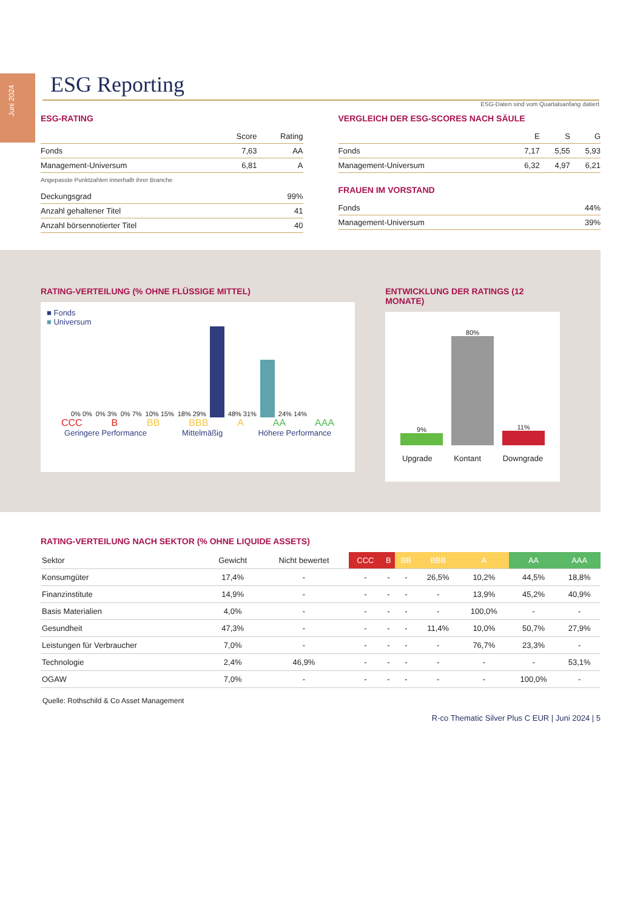Juni 2024
ESG Reporting
ESG-Daten sind vom Quartalsanfang datiert
ESG-RATING
| | Score | Rating |
| Fonds | 7,63 | AA |
| Management-Universum | 6,81 | A |
Angepasste Punktzahlen innerhalb ihrer Branche
| Deckungsgrad | 99% |
| Anzahl gehaltener Titel | 41 |
| Anzahl börsennotierter Titel | 40 |
VERGLEICH DER ESG-SCORES NACH SÄULE
| | E | S | G |
| Fonds | 7,17 | 5,55 | 5,93 |
| Management-Universum | 6,32 | 4,97 | 6,21 |
FRAUEN IM VORSTAND
| Fonds | 44% |
| Management-Universum | 39% |
RATING-VERTEILUNG (% OHNE FLÜSSIGE MITTEL)
■ Fonds
■ Universum
0% 0% 0% 3% 0% 7% 10% 15% 18% 29%
48% 31%
24% 14%
CCC B BB BBB A AA AAA
Geringere Performance Mittelmäßig Höhere Performance
ENTWICKLUNG DER RATINGS (12 MONATE)
9%
80%
11%
Upgrade Kontant Downgrade
RATING-VERTEILUNG NACH SEKTOR (% OHNE LIQUIDE ASSETS)
| Sektor | Gewicht | Nicht bewertet | CCC | B | BB | BBB | A | AA | AAA |
| --- | --- | --- | --- | --- | --- | --- | --- | --- | --- |
| Konsumgüter | 17,4% | - | - | - | - | 26,5% | 10,2% | 44,5% | 18,8% |
| Finanzinstitute | 14,9% | - | - | - | - | - | 13,9% | 45,2% | 40,9% |
| Basis Materialien | 4,0% | - | - | - | - | - | 100,0% | - | - |
| Gesundheit | 47,3% | - | - | - | - | 11,4% | 10,0% | 50,7% | 27,9% |
| Leistungen für Verbraucher | 7,0% | - | - | - | - | - | 76,7% | 23,3% | - |
| Technologie | 2,4% | 46,9% | - | - | - | - | - | - | 53,1% |
| OGAW | 7,0% | - | - | - | - | - | - | 100,0% | - |
Quelle: Rothschild & Co Asset Management
R-co Thematic Silver Plus C EUR | Juni 2024 | 5